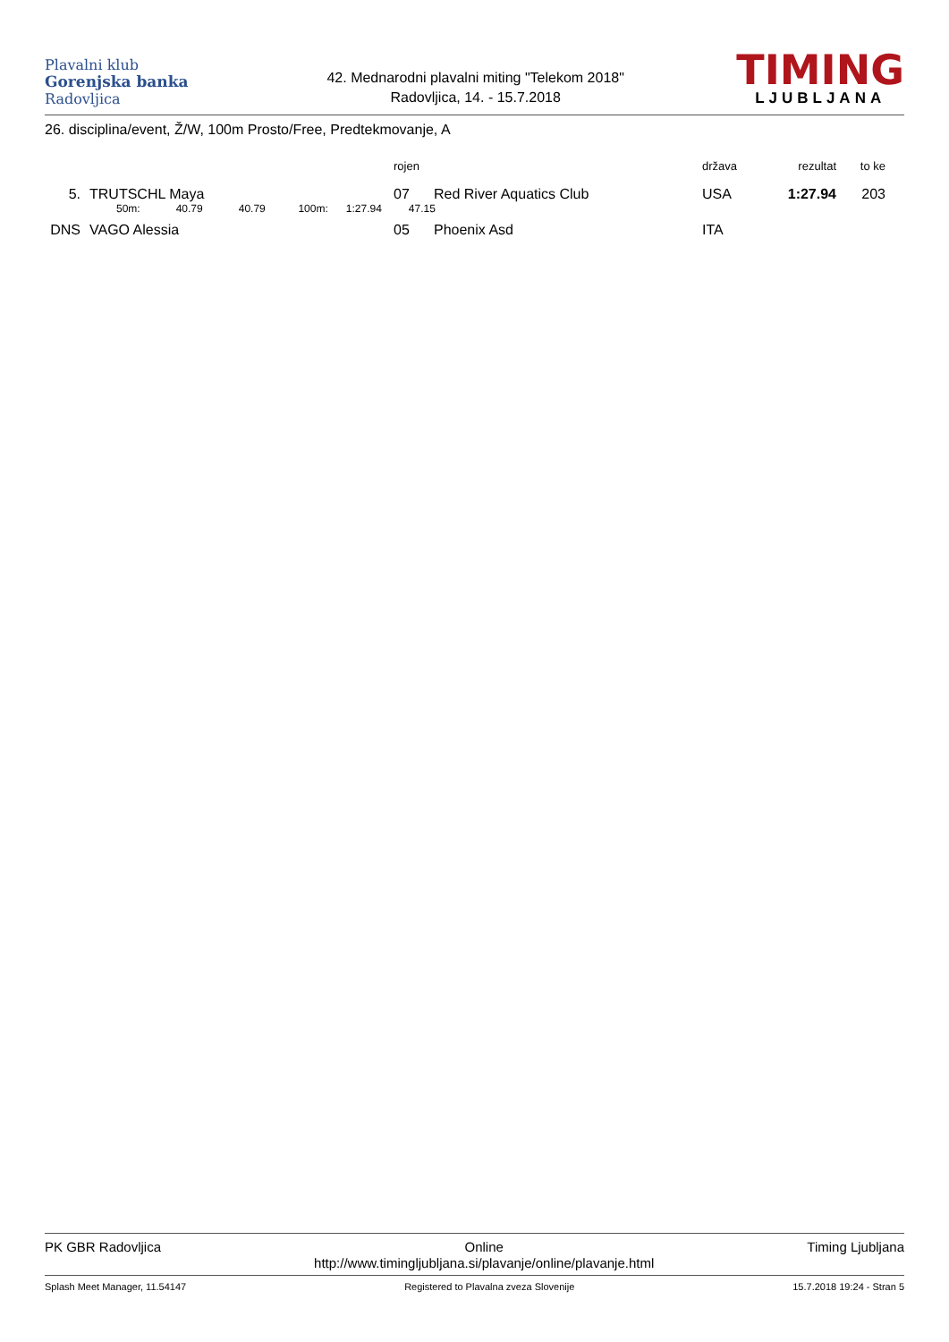Plavalni klub
Gorenjska banka
Radovljica
42. Mednarodni plavalni miting "Telekom 2018"
Radovljica, 14. - 15.7.2018
TIMING
LJUBLJANA
26. disciplina/event, Ž/W, 100m Prosto/Free, Predtekmovanje, A
| | | rojen | | država | rezultat | to ke |
| --- | --- | --- | --- | --- | --- | --- |
| 5. | TRUTSCHL Maya | 07 | Red River Aquatics Club | USA | 1:27.94 | 203 |
| | 50m: 40.79 40.79 100m: 1:27.94 47.15 | | | | | |
| DNS | VAGO Alessia | 05 | Phoenix Asd | ITA | | |
PK GBR Radovljica Online
http://www.timingljubljana.si/plavanje/online/plavanje.html
Timing Ljubljana
Splash Meet Manager, 11.54147 Registered to Plavalna zveza Slovenije
15.7.2018 19:24 - Stran 5